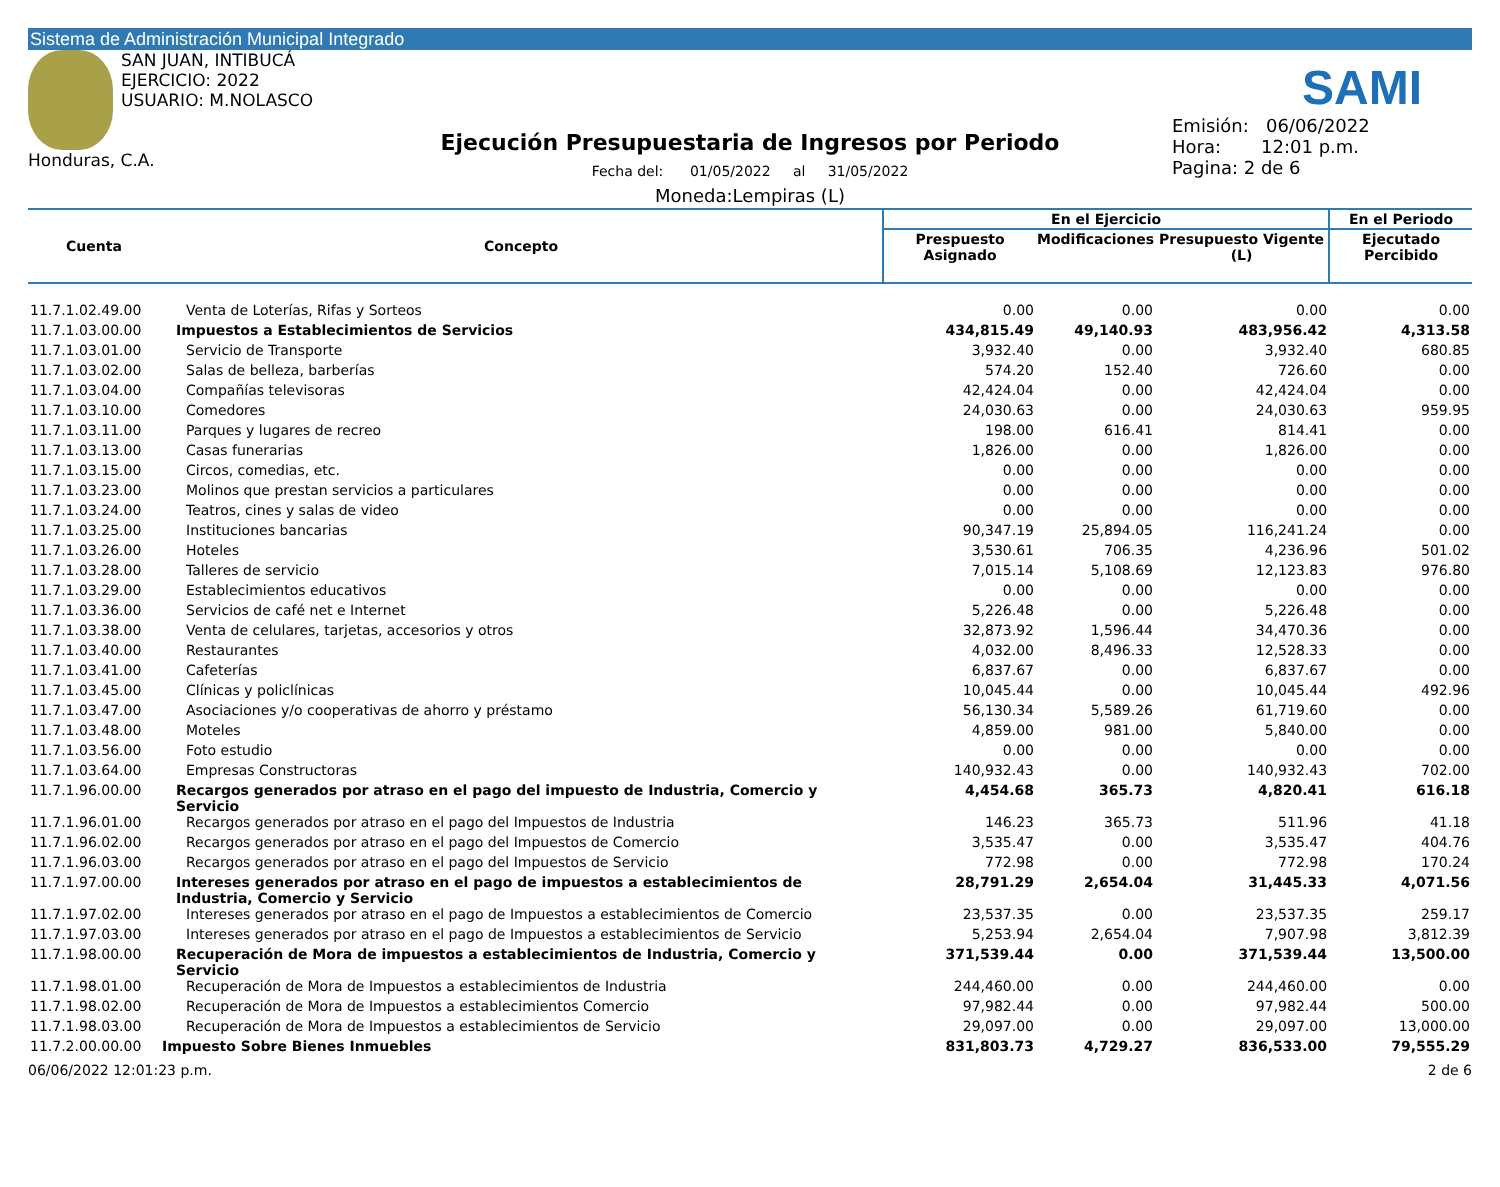Sistema de Administración Municipal Integrado
SAN JUAN, INTIBUCÁ
EJERCICIO: 2022
USUARIO: M.NOLASCO
Honduras, C.A.
Ejecución Presupuestaria de Ingresos por Periodo
Fecha del: 01/05/2022 al 31/05/2022
Moneda:Lempiras (L)
SAMI
Emisión: 06/06/2022
Hora: 12:01 p.m.
Pagina: 2 de 6
| Cuenta | Concepto | En el Ejercicio | | | En el Periodo |
| --- | --- | --- | --- | --- | --- |
| | | Prespuesto Asignado | Modificaciones | Presupuesto Vigente (L) | Ejecutado Percibido |
| 11.7.1.02.49.00 | Venta de Loterías, Rifas y Sorteos | 0.00 | 0.00 | 0.00 | 0.00 |
| 11.7.1.03.00.00 | Impuestos a Establecimientos de Servicios | 434,815.49 | 49,140.93 | 483,956.42 | 4,313.58 |
| 11.7.1.03.01.00 | Servicio de Transporte | 3,932.40 | 0.00 | 3,932.40 | 680.85 |
| 11.7.1.03.02.00 | Salas de belleza, barberías | 574.20 | 152.40 | 726.60 | 0.00 |
| 11.7.1.03.04.00 | Compañías televisoras | 42,424.04 | 0.00 | 42,424.04 | 0.00 |
| 11.7.1.03.10.00 | Comedores | 24,030.63 | 0.00 | 24,030.63 | 959.95 |
| 11.7.1.03.11.00 | Parques y lugares de recreo | 198.00 | 616.41 | 814.41 | 0.00 |
| 11.7.1.03.13.00 | Casas funerarias | 1,826.00 | 0.00 | 1,826.00 | 0.00 |
| 11.7.1.03.15.00 | Circos, comedias, etc. | 0.00 | 0.00 | 0.00 | 0.00 |
| 11.7.1.03.23.00 | Molinos que prestan servicios a particulares | 0.00 | 0.00 | 0.00 | 0.00 |
| 11.7.1.03.24.00 | Teatros, cines y salas de video | 0.00 | 0.00 | 0.00 | 0.00 |
| 11.7.1.03.25.00 | Instituciones bancarias | 90,347.19 | 25,894.05 | 116,241.24 | 0.00 |
| 11.7.1.03.26.00 | Hoteles | 3,530.61 | 706.35 | 4,236.96 | 501.02 |
| 11.7.1.03.28.00 | Talleres de servicio | 7,015.14 | 5,108.69 | 12,123.83 | 976.80 |
| 11.7.1.03.29.00 | Establecimientos educativos | 0.00 | 0.00 | 0.00 | 0.00 |
| 11.7.1.03.36.00 | Servicios de café net e Internet | 5,226.48 | 0.00 | 5,226.48 | 0.00 |
| 11.7.1.03.38.00 | Venta de celulares, tarjetas, accesorios y otros | 32,873.92 | 1,596.44 | 34,470.36 | 0.00 |
| 11.7.1.03.40.00 | Restaurantes | 4,032.00 | 8,496.33 | 12,528.33 | 0.00 |
| 11.7.1.03.41.00 | Cafeterías | 6,837.67 | 0.00 | 6,837.67 | 0.00 |
| 11.7.1.03.45.00 | Clínicas y policlínicas | 10,045.44 | 0.00 | 10,045.44 | 492.96 |
| 11.7.1.03.47.00 | Asociaciones y/o cooperativas de ahorro y préstamo | 56,130.34 | 5,589.26 | 61,719.60 | 0.00 |
| 11.7.1.03.48.00 | Moteles | 4,859.00 | 981.00 | 5,840.00 | 0.00 |
| 11.7.1.03.56.00 | Foto estudio | 0.00 | 0.00 | 0.00 | 0.00 |
| 11.7.1.03.64.00 | Empresas Constructoras | 140,932.43 | 0.00 | 140,932.43 | 702.00 |
| 11.7.1.96.00.00 | Recargos generados por atraso en el pago del impuesto de Industria, Comercio y Servicio | 4,454.68 | 365.73 | 4,820.41 | 616.18 |
| 11.7.1.96.01.00 | Recargos generados por atraso en el pago del Impuestos de Industria | 146.23 | 365.73 | 511.96 | 41.18 |
| 11.7.1.96.02.00 | Recargos generados por atraso en el pago del Impuestos de Comercio | 3,535.47 | 0.00 | 3,535.47 | 404.76 |
| 11.7.1.96.03.00 | Recargos generados por atraso en el pago del Impuestos de Servicio | 772.98 | 0.00 | 772.98 | 170.24 |
| 11.7.1.97.00.00 | Intereses generados por atraso en el pago de impuestos a establecimientos de Industria, Comercio y Servicio | 28,791.29 | 2,654.04 | 31,445.33 | 4,071.56 |
| 11.7.1.97.02.00 | Intereses generados por atraso en el pago de Impuestos a establecimientos de Comercio | 23,537.35 | 0.00 | 23,537.35 | 259.17 |
| 11.7.1.97.03.00 | Intereses generados por atraso en el pago de Impuestos a establecimientos de Servicio | 5,253.94 | 2,654.04 | 7,907.98 | 3,812.39 |
| 11.7.1.98.00.00 | Recuperación de Mora de impuestos a establecimientos de Industria, Comercio y Servicio | 371,539.44 | 0.00 | 371,539.44 | 13,500.00 |
| 11.7.1.98.01.00 | Recuperación de Mora de Impuestos a establecimientos de Industria | 244,460.00 | 0.00 | 244,460.00 | 0.00 |
| 11.7.1.98.02.00 | Recuperación de Mora de Impuestos a establecimientos Comercio | 97,982.44 | 0.00 | 97,982.44 | 500.00 |
| 11.7.1.98.03.00 | Recuperación de Mora de Impuestos a establecimientos de Servicio | 29,097.00 | 0.00 | 29,097.00 | 13,000.00 |
| 11.7.2.00.00.00 | Impuesto Sobre Bienes Inmuebles | 831,803.73 | 4,729.27 | 836,533.00 | 79,555.29 |
06/06/2022 12:01:23 p.m. 2 de 6